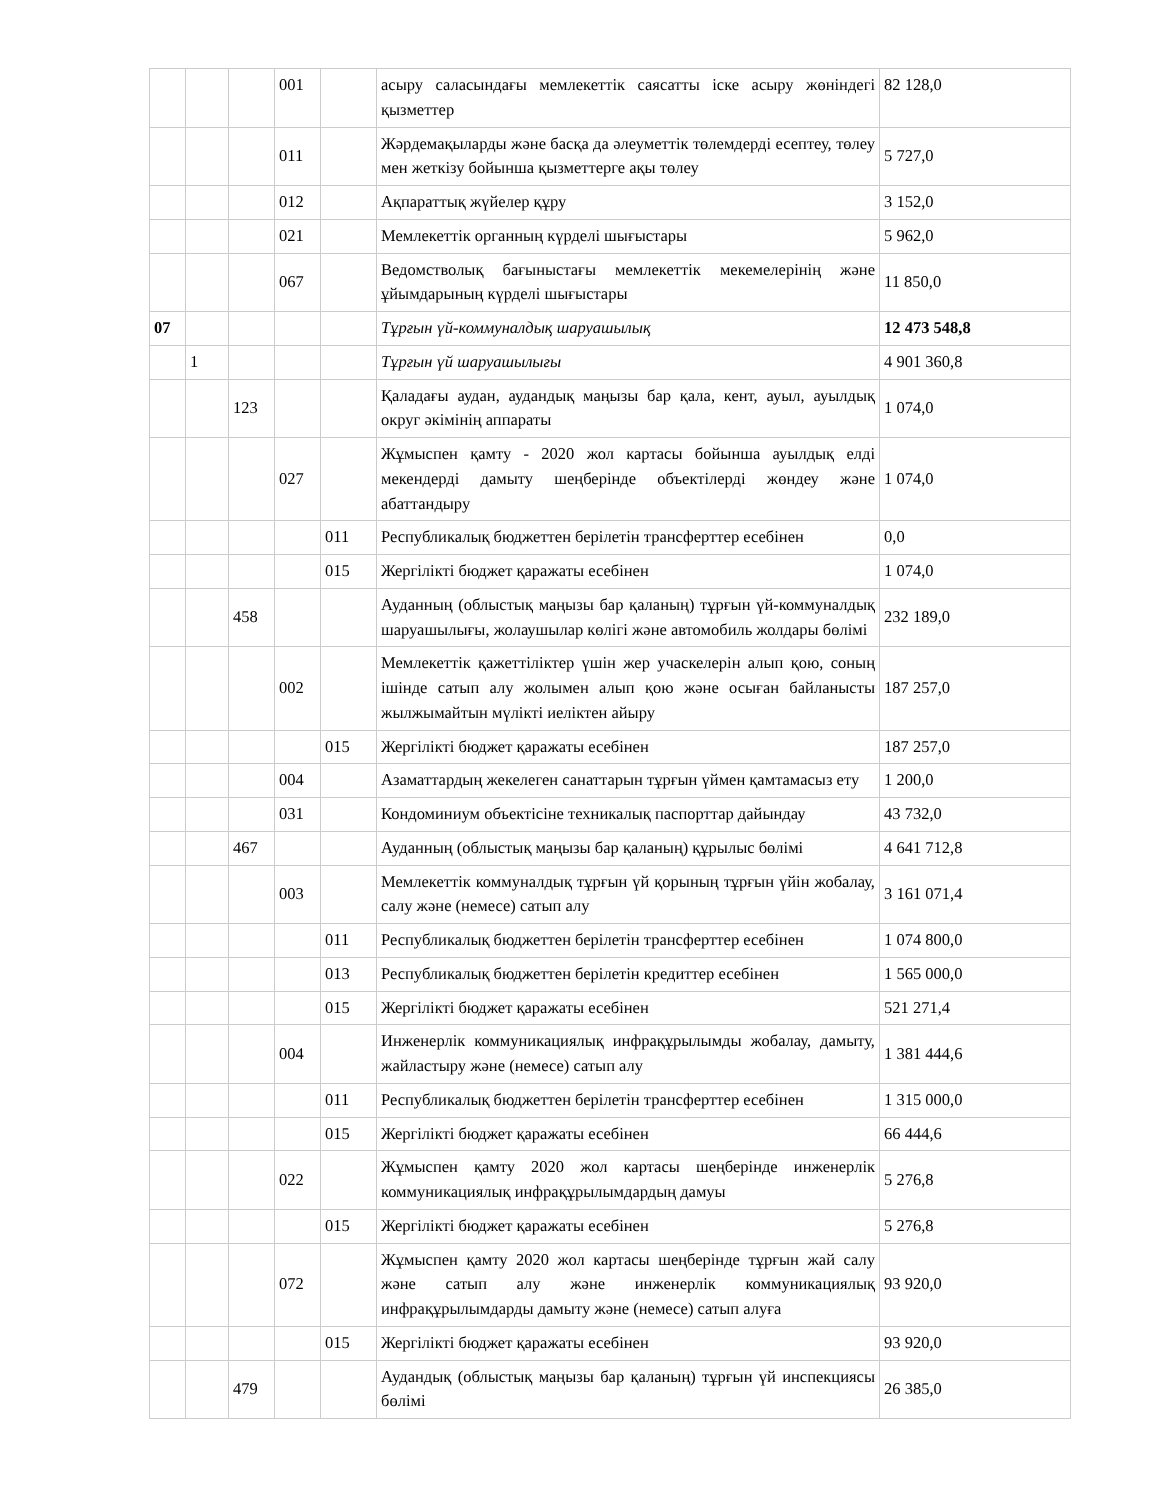| | | | 001 | | асыру саласындағы мемлекеттік саясатты іске асыру жөніндегі қызметтер | 82 128,0 |
| | | | 011 | | Жәрдемақыларды және басқа да әлеуметтік төлемдерді есептеу, төлеу мен жеткізу бойынша қызметтерге ақы төлеу | 5 727,0 |
| | | | 012 | | Ақпараттық жүйелер құру | 3 152,0 |
| | | | 021 | | Мемлекеттік органның күрделі шығыстары | 5 962,0 |
| | | | 067 | | Ведомстволық бағыныстағы мемлекеттік мекемелерінің және ұйымдарының күрделі шығыстары | 11 850,0 |
| 07 | | | | | Тұрғын үй-коммуналдық шаруашылық | 12 473 548,8 |
| | 1 | | | | Тұрғын үй шаруашылығы | 4 901 360,8 |
| | | 123 | | | Қаладағы аудан, аудандық маңызы бар қала, кент, ауыл, ауылдық округ әкімінің аппараты | 1 074,0 |
| | | | 027 | | Жұмыспен қамту - 2020 жол картасы бойынша ауылдық елді мекендерді дамыту шеңберінде объектілерді жөндеу және абаттандыру | 1 074,0 |
| | | | | 011 | Республикалық бюджеттен берілетін трансферттер есебінен | 0,0 |
| | | | | 015 | Жергілікті бюджет қаражаты есебінен | 1 074,0 |
| | | 458 | | | Ауданның (облыстық маңызы бар қаланың) тұрғын үй-коммуналдық шаруашылығы, жолаушылар көлігі және автомобиль жолдары бөлімі | 232 189,0 |
| | | | 002 | | Мемлекеттік қажеттіліктер үшін жер учаскелерін алып қою, соның ішінде сатып алу жолымен алып қою және осыған байланысты жылжымайтын мүлікті иеліктен айыру | 187 257,0 |
| | | | | 015 | Жергілікті бюджет қаражаты есебінен | 187 257,0 |
| | | | 004 | | Азаматтардың жекелеген санаттарын тұрғын үймен қамтамасыз ету | 1 200,0 |
| | | | 031 | | Кондоминиум объектісіне техникалық паспорттар дайындау | 43 732,0 |
| | | 467 | | | Ауданның (облыстық маңызы бар қаланың) құрылыс бөлімі | 4 641 712,8 |
| | | | 003 | | Мемлекеттік коммуналдық тұрғын үй қорының тұрғын үйін жобалау, салу және (немесе) сатып алу | 3 161 071,4 |
| | | | | 011 | Республикалық бюджеттен берілетін трансферттер есебінен | 1 074 800,0 |
| | | | | 013 | Республикалық бюджеттен берілетін кредиттер есебінен | 1 565 000,0 |
| | | | | 015 | Жергілікті бюджет қаражаты есебінен | 521 271,4 |
| | | | 004 | | Инженерлік коммуникациялық инфрақұрылымды жобалау, дамыту, жайластыру және (немесе) сатып алу | 1 381 444,6 |
| | | | | 011 | Республикалық бюджеттен берілетін трансферттер есебінен | 1 315 000,0 |
| | | | | 015 | Жергілікті бюджет қаражаты есебінен | 66 444,6 |
| | | | 022 | | Жұмыспен қамту 2020 жол картасы шеңберінде инженерлік коммуникациялық инфрақұрылымдардың дамуы | 5 276,8 |
| | | | | 015 | Жергілікті бюджет қаражаты есебінен | 5 276,8 |
| | | | 072 | | Жұмыспен қамту 2020 жол картасы шеңберінде тұрғын жай салу және сатып алу және инженерлік коммуникациялық инфрақұрылымдарды дамыту және (немесе) сатып алуға | 93 920,0 |
| | | | | 015 | Жергілікті бюджет қаражаты есебінен | 93 920,0 |
| | | 479 | | | Аудандық (облыстық маңызы бар қаланың) тұрғын үй инспекциясы бөлімі | 26 385,0 |